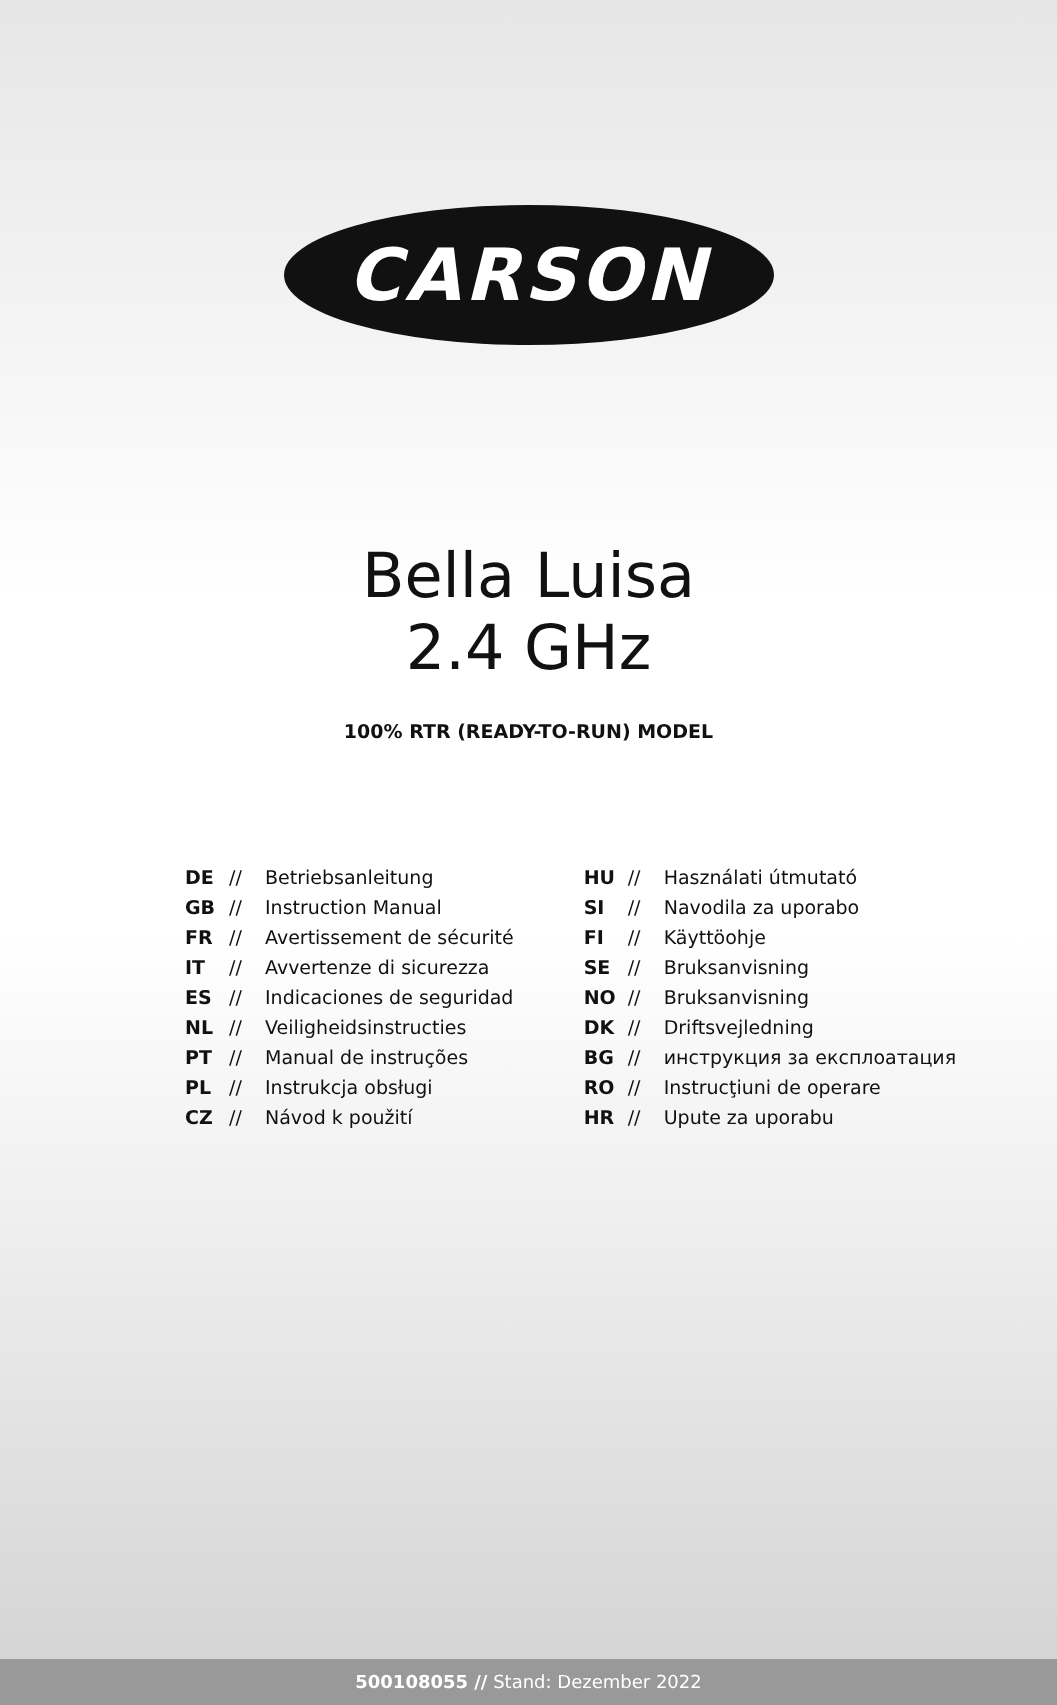CARSON
Bella Luisa
2.4 GHz
100% RTR (READY-TO-RUN) MODEL
DE // Betriebsanleitung
GB // Instruction Manual
FR // Avertissement de sécurité
IT // Avvertenze di sicurezza
ES // Indicaciones de seguridad
NL // Veiligheidsinstructies
PT // Manual de instruções
PL // Instrukcja obsługi
CZ // Návod k použití
HU // Használati útmutató
SI // Navodila za uporabo
FI // Käyttöohje
SE // Bruksanvisning
NO // Bruksanvisning
DK // Driftsvejledning
BG // инструкция за експлоатация
RO // Instrucţiuni de operare
HR // Upute za uporabu
500108055 // Stand: Dezember 2022